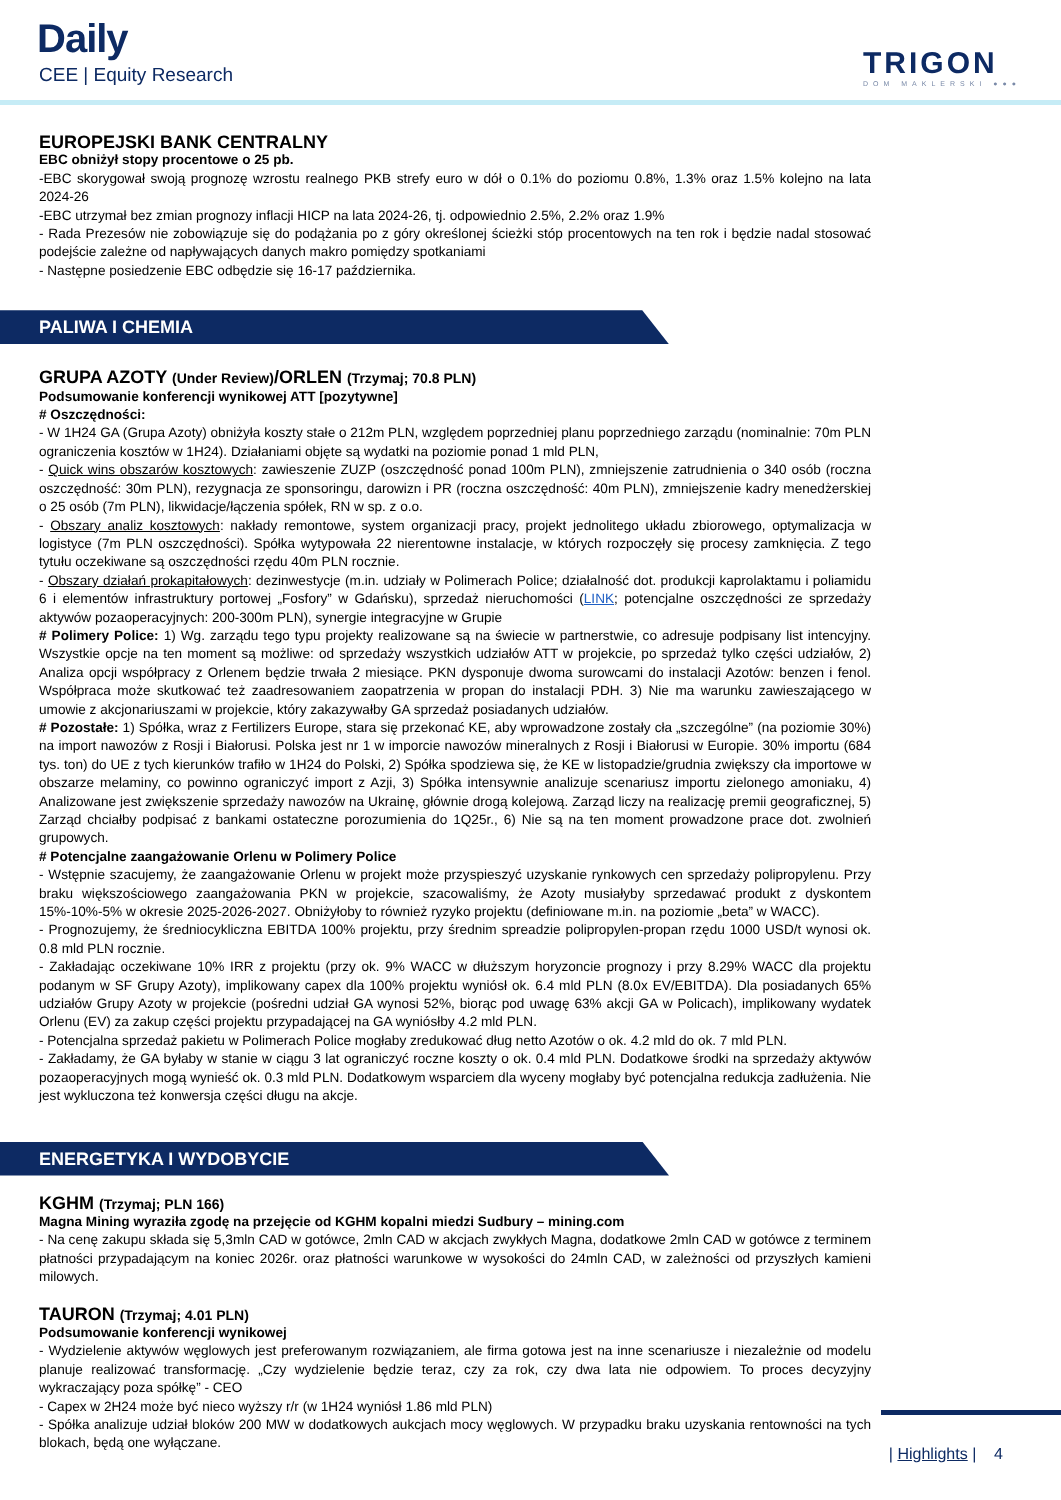Daily
CEE | Equity Research TRIGON
DOM MAKLERSKI ●●●
EUROPEJSKI BANK CENTRALNY
EBC obniżył stopy procentowe o 25 pb.
-EBC skorygował swoją prognozę wzrostu realnego PKB strefy euro w dół o 0.1% do poziomu 0.8%, 1.3% oraz 1.5% kolejno na lata 2024-26
-EBC utrzymał bez zmian prognozy inflacji HICP na lata 2024-26, tj. odpowiednio 2.5%, 2.2% oraz 1.9%
- Rada Prezesów nie zobowiązuje się do podążania po z góry określonej ścieżki stóp procentowych na ten rok i będzie nadal stosować podejście zależne od napływających danych makro pomiędzy spotkaniami
- Następne posiedzenie EBC odbędzie się 16-17 października.
PALIWA I CHEMIA
GRUPA AZOTY (Under Review)/ORLEN (Trzymaj; 70.8 PLN)
Podsumowanie konferencji wynikowej ATT [pozytywne]
# Oszczędności:
- W 1H24 GA (Grupa Azoty) obniżyła koszty stałe o 212m PLN, względem poprzedniej planu poprzedniego zarządu (nominalnie: 70m PLN ograniczenia kosztów w 1H24). Działaniami objęte są wydatki na poziomie ponad 1 mld PLN,
- Quick wins obszarów kosztowych: zawieszenie ZUZP (oszczędność ponad 100m PLN), zmniejszenie zatrudnienia o 340 osób (roczna oszczędność: 30m PLN), rezygnacja ze sponsoringu, darowizn i PR (roczna oszczędność: 40m PLN), zmniejszenie kadry menedżerskiej o 25 osób (7m PLN), likwidacje/łączenia spółek, RN w sp. z o.o.
- Obszary analiz kosztowych: nakłady remontowe, system organizacji pracy, projekt jednolitego układu zbiorowego, optymalizacja w logistyce (7m PLN oszczędności). Spółka wytypowała 22 nierentowne instalacje, w których rozpoczęły się procesy zamknięcia. Z tego tytułu oczekiwane są oszczędności rzędu 40m PLN rocznie.
- Obszary działań prokapitałowych: dezinwestycje (m.in. udziały w Polimerach Police; działalność dot. produkcji kaprolaktamu i poliamidu 6 i elementów infrastruktury portowej „Fosfory” w Gdańsku), sprzedaż nieruchomości (LINK; potencjalne oszczędności ze sprzedaży aktywów pozaoperacyjnych: 200-300m PLN), synergie integracyjne w Grupie
# Polimery Police: 1) Wg. zarządu tego typu projekty realizowane są na świecie w partnerstwie, co adresuje podpisany list intencyjny. Wszystkie opcje na ten moment są możliwe: od sprzedaży wszystkich udziałów ATT w projekcie, po sprzedaż tylko części udziałów, 2) Analiza opcji współpracy z Orlenem będzie trwała 2 miesiące. PKN dysponuje dwoma surowcami do instalacji Azotów: benzen i fenol. Współpraca może skutkować też zaadresowaniem zaopatrzenia w propan do instalacji PDH. 3) Nie ma warunku zawieszającego w umowie z akcjonariuszami w projekcie, który zakazywałby GA sprzedaż posiadanych udziałów.
# Pozostałe: 1) Spółka, wraz z Fertilizers Europe, stara się przekonać KE, aby wprowadzone zostały cła „szczególne” (na poziomie 30%) na import nawozów z Rosji i Białorusi. Polska jest nr 1 w imporcie nawozów mineralnych z Rosji i Białorusi w Europie. 30% importu (684 tys. ton) do UE z tych kierunków trafiło w 1H24 do Polski, 2) Spółka spodziewa się, że KE w listopadzie/grudnia zwiększy cła importowe w obszarze melaminy, co powinno ograniczyć import z Azji, 3) Spółka intensywnie analizuje scenariusz importu zielonego amoniaku, 4) Analizowane jest zwiększenie sprzedaży nawozów na Ukrainę, głównie drogą kolejową. Zarząd liczy na realizację premii geograficznej, 5) Zarząd chciałby podpisać z bankami ostateczne porozumienia do 1Q25r., 6) Nie są na ten moment prowadzone prace dot. zwolnień grupowych.
# Potencjalne zaangażowanie Orlenu w Polimery Police
- Wstępnie szacujemy, że zaangażowanie Orlenu w projekt może przyspieszyć uzyskanie rynkowych cen sprzedaży polipropylenu. Przy braku większościowego zaangażowania PKN w projekcie, szacowaliśmy, że Azoty musiałyby sprzedawać produkt z dyskontem 15%-10%-5% w okresie 2025-2026-2027. Obniżyłoby to również ryzyko projektu (definiowane m.in. na poziomie „beta” w WACC).
- Prognozujemy, że średniocykliczna EBITDA 100% projektu, przy średnim spreadzie polipropylen-propan rzędu 1000 USD/t wynosi ok. 0.8 mld PLN rocznie.
- Zakładając oczekiwane 10% IRR z projektu (przy ok. 9% WACC w dłuższym horyzoncie prognozy i przy 8.29% WACC dla projektu podanym w SF Grupy Azoty), implikowany capex dla 100% projektu wyniósł ok. 6.4 mld PLN (8.0x EV/EBITDA). Dla posiadanych 65% udziałów Grupy Azoty w projekcie (pośredni udział GA wynosi 52%, biorąc pod uwagę 63% akcji GA w Policach), implikowany wydatek Orlenu (EV) za zakup części projektu przypadającej na GA wyniósłby 4.2 mld PLN.
- Potencjalna sprzedaż pakietu w Polimerach Police mogłaby zredukować dług netto Azotów o ok. 4.2 mld do ok. 7 mld PLN.
- Zakładamy, że GA byłaby w stanie w ciągu 3 lat ograniczyć roczne koszty o ok. 0.4 mld PLN. Dodatkowe środki na sprzedaży aktywów pozaoperacyjnych mogą wynieść ok. 0.3 mld PLN. Dodatkowym wsparciem dla wyceny mogłaby być potencjalna redukcja zadłużenia. Nie jest wykluczona też konwersja części długu na akcje.
ENERGETYKA I WYDOBYCIE
KGHM (Trzymaj; PLN 166)
Magna Mining wyraziła zgodę na przejęcie od KGHM kopalni miedzi Sudbury – mining.com
- Na cenę zakupu składa się 5,3mln CAD w gotówce, 2mln CAD w akcjach zwykłych Magna, dodatkowe 2mln CAD w gotówce z terminem płatności przypadającym na koniec 2026r. oraz płatności warunkowe w wysokości do 24mln CAD, w zależności od przyszłych kamieni milowych.
TAURON (Trzymaj; 4.01 PLN)
Podsumowanie konferencji wynikowej
- Wydzielenie aktywów węglowych jest preferowanym rozwiązaniem, ale firma gotowa jest na inne scenariusze i niezależnie od modelu planuje realizować transformację. „Czy wydzielenie będzie teraz, czy za rok, czy dwa lata nie odpowiem. To proces decyzyjny wykraczający poza spółkę” - CEO
- Capex w 2H24 może być nieco wyższy r/r (w 1H24 wyniósł 1.86 mld PLN)
- Spółka analizuje udział bloków 200 MW w dodatkowych aukcjach mocy węglowych. W przypadku braku uzyskania rentowności na tych blokach, będą one wyłączane.
| Highlights | 4